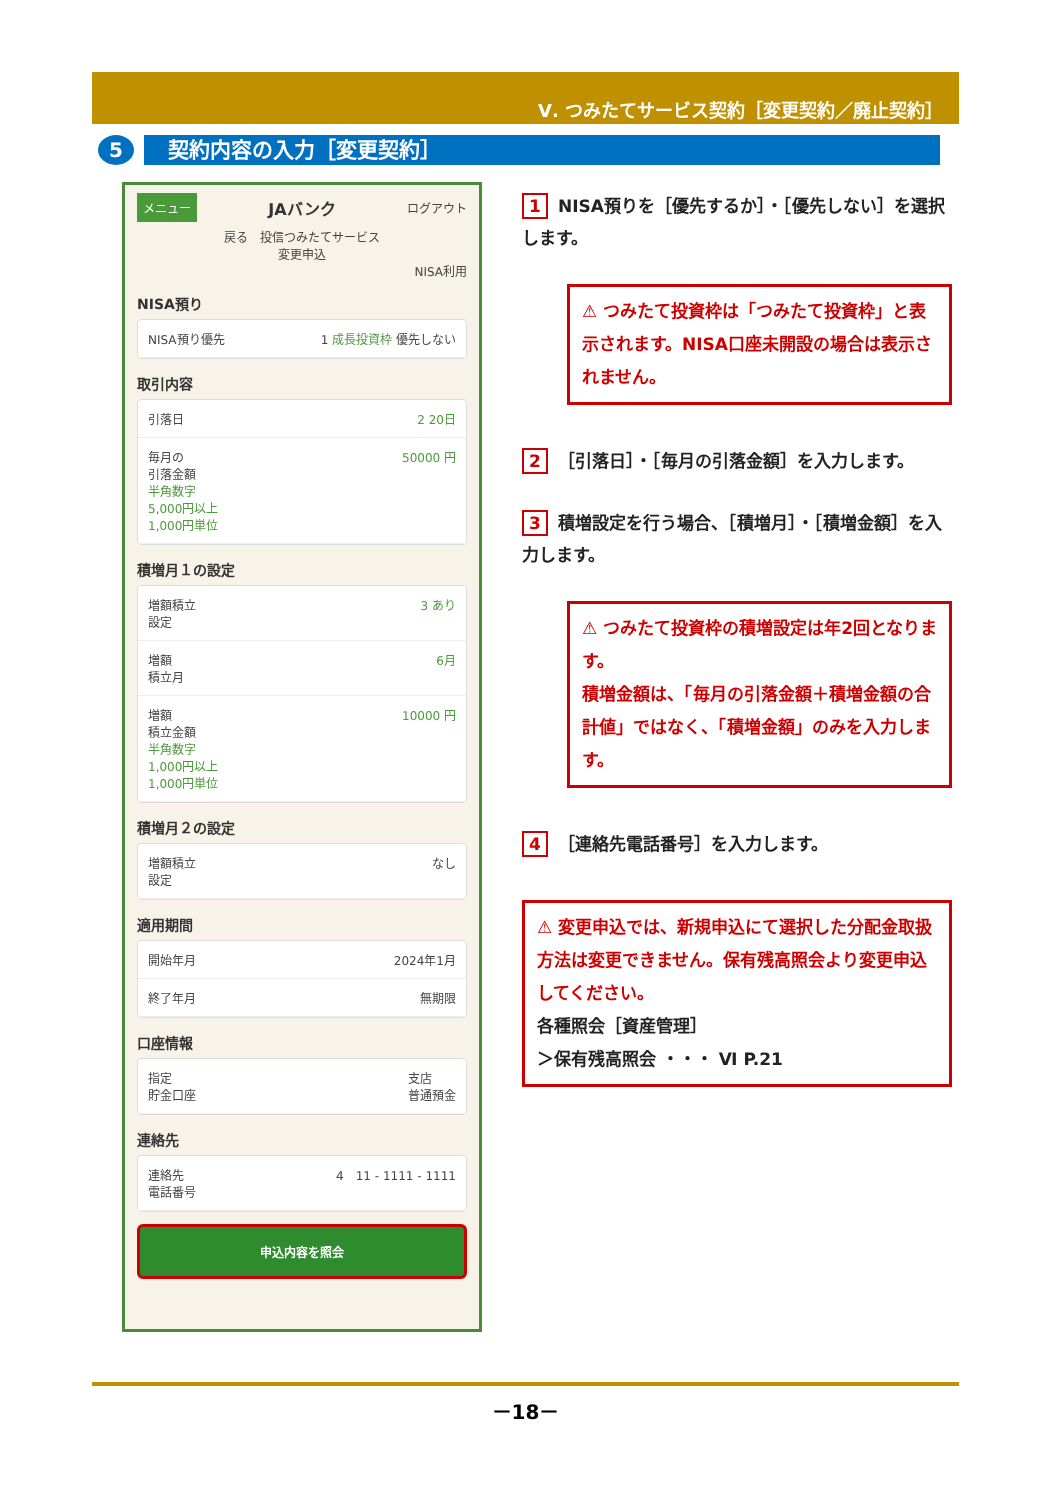Ⅴ. つみたてサービス契約［変更契約／廃止契約］
5
契約内容の入力［変更契約］
メニュー JAバンク ログアウト
戻る　投信つみたてサービス
変更申込
NISA利用
NISA預り
NISA預り優先 1 成長投資枠 優先しない
取引内容
引落日 2 20日
毎月の
引落金額
半角数字
5,000円以上
1,000円単位 50000 円
積増月１の設定
増額積立
設定 3 あり
増額
積立月 6月
増額
積立金額
半角数字
1,000円以上
1,000円単位 10000 円
積増月２の設定
増額積立
設定 なし
適用期間
開始年月 2024年1月
終了年月 無期限
口座情報
指定
貯金口座 支店
普通預金
連絡先
連絡先
電話番号 4　11 - 1111 - 1111
申込内容を照会
1 NISA預りを［優先するか］・［優先しない］を選択します。
⚠ つみたて投資枠は「つみたて投資枠」と表示されます。NISA口座未開設の場合は表示されません。
2 ［引落日］・［毎月の引落金額］を入力します。
3 積増設定を行う場合、［積増月］・［積増金額］を入力します。
⚠ つみたて投資枠の積増設定は年2回となります。
積増金額は、「毎月の引落金額＋積増金額の合計値」ではなく、「積増金額」のみを入力します。
4 ［連絡先電話番号］を入力します。
⚠ 変更申込では、新規申込にて選択した分配金取扱方法は変更できません。保有残高照会より変更申込してください。
各種照会［資産管理］
＞保有残高照会 ・・・ Ⅵ P.21
－18－